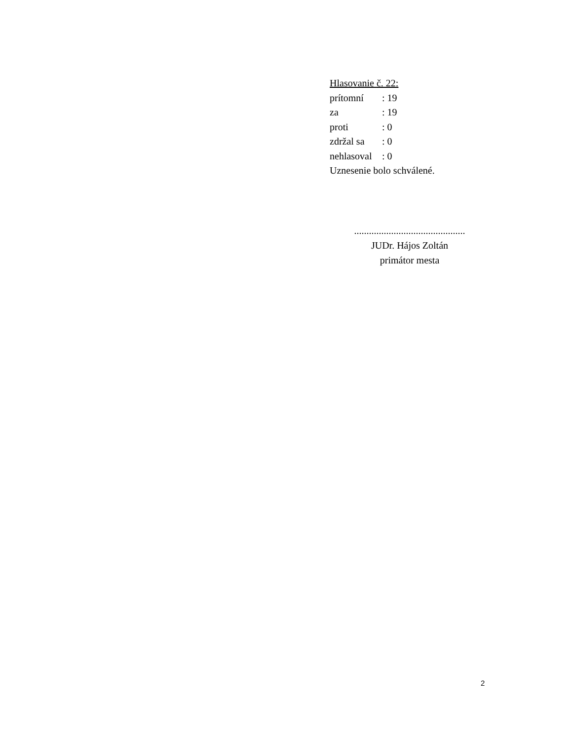Hlasovanie č. 22:
prítomní: 19
za: 19
proti: 0
zdržal sa: 0
nehlasoval: 0
Uznesenie bolo schválené.
.............................................
JUDr. Hájos Zoltán
primátor mesta
2